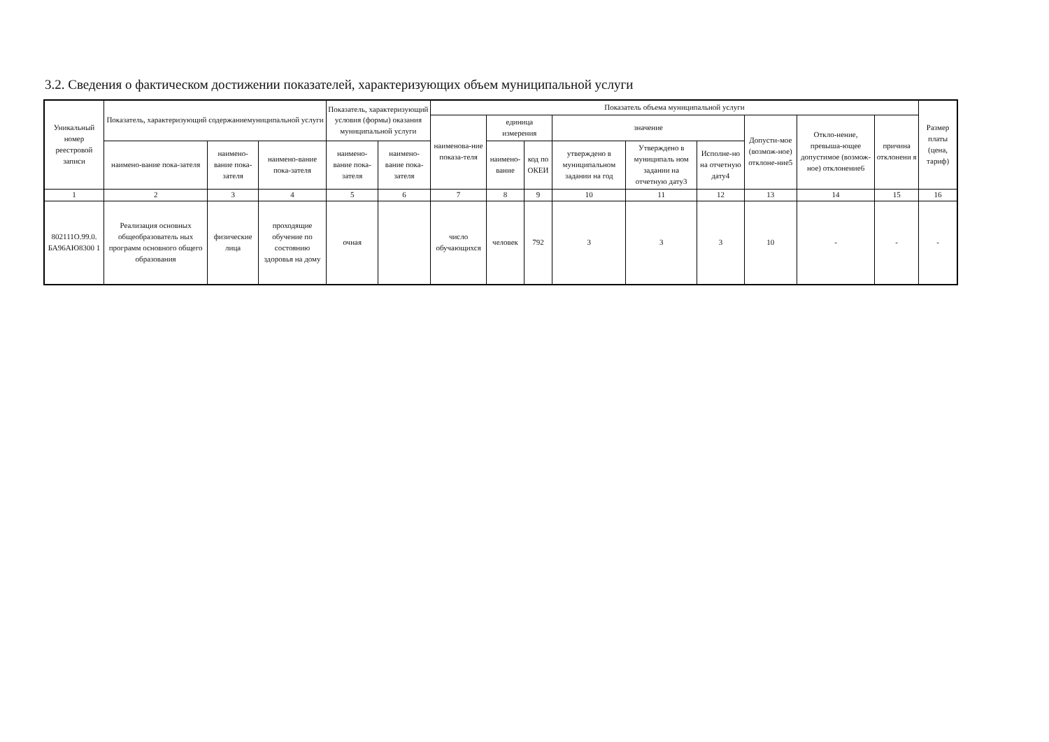3.2. Сведения о фактическом достижении показателей, характеризующих объем муниципальной услуги
| Уникальный номер реестровой записи | Показатель, характеризующий содержаниемуниципальной услуги | | | Показатель, характеризующий условия (формы) оказания муниципальной услуги | | Показатель объема муниципальной услуги | | | | | | | | | Размер платы (цена, тариф) |
| --- | --- | --- | --- | --- | --- | --- | --- | --- | --- | --- | --- | --- | --- | --- | --- |
| | | | | | | наименова-ние показа-теля | единица измерения | | значение | | | Допусти-мое (возмож-ное) отклоне-ние5 | Откло-нение, превыша-ющее допустимое (возмож-ное) отклонение6 | причина отклонени я | |
| | наимено-вание пока-зателя | наимено-вание пока-зателя | наимено-вание пока-зателя | наимено-вание пока-зателя | наимено-вание пока-зателя | | наимено-вание | код по ОКЕИ | утверждено в муниципальном задании на год | Утверждено в муниципаль ном задании на отчетную дату3 | Исполне-но на отчетную дату4 | | | | |
| 1 | 2 | 3 | 4 | 5 | 6 | 7 | 8 | 9 | 10 | 11 | 12 | 13 | 14 | 15 | 16 |
| 802111О.99.0. БА96АЮ8300 1 | Реализация основных общеобразователь ных программ основного общего образования | физические лица | проходящие обучение по состоянию здоровья на дому | очная | | число обучающихся | человек | 792 | 3 | 3 | 3 | 10 | - | - | - |